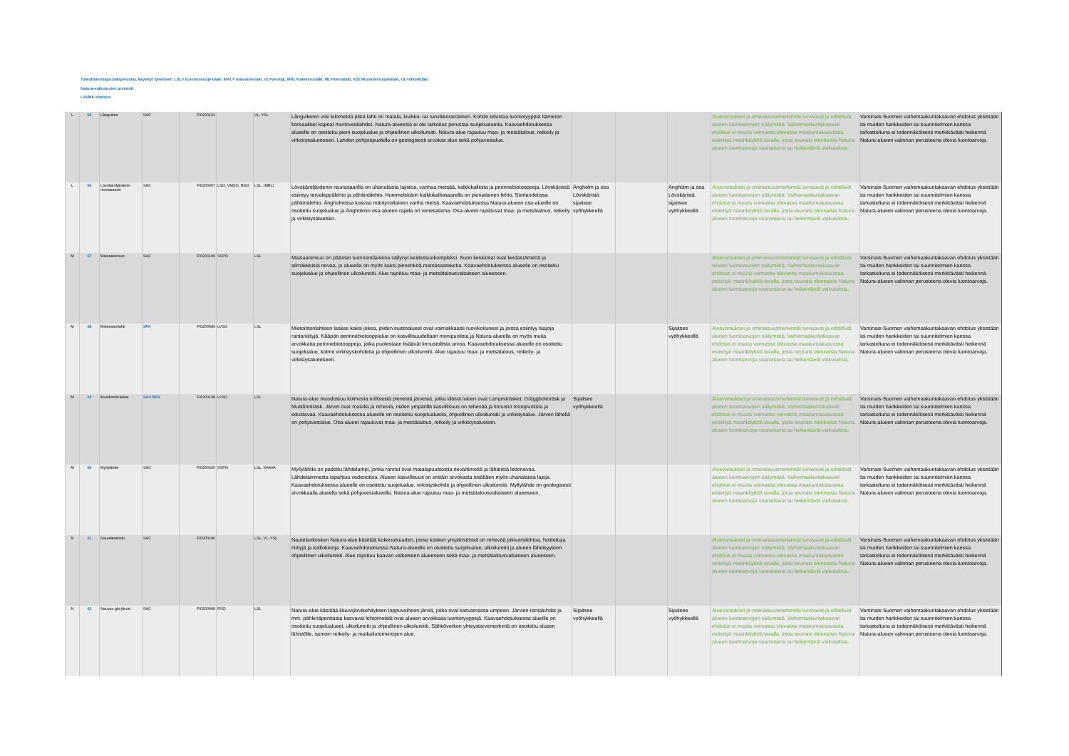Toteuttamistapa (lakiperusta), käytetyt lyhenteet: LSL= luonnonsuojelulaki, MAL= maa-aineslaki, VL=vesilaji, MRL=rakennuslaki, ML=metsälaki, KSL=koskiensuojelulaki, UL=ulkoilulaki
Natura-vaikutusten arviointi
LAVMK ehdotus
| L | 55 | Långviken | SAC | FI0200121 | | VL, YSL | Långvikenin viisi kilometriä pitkä lahti on matala, kivikko- tai ruovikkorantainen. Kohde edustaa luontotyyppiä Itämeren boreaaliset kapeat murtovesilahdet. Natura-alueesta ei ole tarkoitus perustaa suojelualuetta. Kaavaehdotuksessa alueelle on osoitettu pieni suojelualue ja ohjeellinen ulkoilureitti. Natura-alue rajautuu maa- ja metsätalous, retkeily ja virkistysalueeseen. Lahden pohjoispuolella on geologisesti arvokas alue sekä pohjavesialue. | | | | Aluevaraukset ja ominaisuusmerkinnät turvaavat ja edistävät alueen luontoarvojen säilymistä. Vaihemaakuntakaavan ehdotus ei muuta voimassa olevassa maakuntakaavassa esitettyä maankäyttöä tavalla, josta seuraisi olennaisia Natura-alueen luontoarvoja vaarantavia tai heikentäviä vaikutuksia. | Varsinais-Suomen vaihemaakuntakaavan ehdotus yksistään tai muiden hankkeiden tai suunnitelmien kanssa tarkasteltuna ei todennäköisesti merkittävästi heikennä Natura-alueen valinnan perusteena olevia luontoarvoja. |
| L | 56 | Lövskärsfjärdenin reunasaaret | SAC | FI0200067 | LSO, VMSO, RSO | LSL, (MRL) | Lövskärsfjärdenin reunasaarilla on uhanalaista lajistoa, vanhaa metsää, kalkkikallioita ja perinnebiotooppeja. Lövskärissä esiintyy tervaleppälehto ja pähkinälehto. Hummelskärin kalkkikalliosaarella on pienialainen lehto, Storlandetissa pähkinälehto. Ängholmissa kasvaa mäntyvaltainen vanha metsä. Kaavaehdotuksessa Natura-alueen osa-alueille on osoitettu suojelualue ja Ängholmin osa-alueen rajalla on venesatama. Osa-alueet rajoittuvat maa- ja metsätalous, retkeily ja virkistysalueisiin. | Ängholm ja osa Lövskäristä sijaitsee vyöhykkeellä | | Ängholm ja osa Lövskäristä sijaitsee vyöhykkeellä | Aluevaraukset ja ominaisuusmerkinnät turvaavat ja edistävät alueen luontoarvojen säilymistä. Vaihemaakuntakaavan ehdotus ei muuta voimassa olevassa maakuntakaavassa esitettyä maankäyttöä tavalla, josta seuraisi olennaisia Natura-alueen luontoarvoja vaarantavia tai heikentäviä vaikutuksia. | Varsinais-Suomen vaihemaakuntakaavan ehdotus yksistään tai muiden hankkeiden tai suunnitelmien kanssa tarkasteltuna ei todennäköisesti merkittävästi heikennä Natura-alueen valinnan perusteena olevia luontoarvoja. |
| M | 57 | Maisaarensuo | SAC | FI0200109 | SSPO | LSL | Maisaarensuo on pääosin luonnontilaisena säilynyt keidassuokompleksi. Suon keskiosat ovat keidasrämettä ja silmäkkeistä nevaa, ja alueella on myös kaksi pienehköä metsäsaareketta. Kaavaehdotuksessa alueelle on osoitettu suojelualue ja ohjeellinen ulkoilureitti. Alue rajoittuu maa- ja metsätalousvaltaiseen alueeseen. | | | | Aluevaraukset ja ominaisuusmerkinnät turvaavat ja edistävät alueen luontoarvojen säilymistä. Vaihemaakuntakaavan ehdotus ei muuta voimassa olevassa maakuntakaavassa esitettyä maankäyttöä tavalla, josta seuraisi olennaisia Natura-alueen luontoarvoja vaarantavia tai heikentäviä vaikutuksia. | Varsinais-Suomen vaihemaakuntakaavan ehdotus yksistään tai muiden hankkeiden tai suunnitelmien kanssa tarkasteltuna ei todennäköisesti merkittävästi heikennä Natura-alueen valinnan perusteena olevia luontoarvoja. |
| M | 58 | Mietoistenlahti | SPA | FI0200089 | LVSO | LSL | Mietoistenlahteen laskee kaksi jokea, joiden suistoalueet ovat voimakkaasti ruovikoituneet ja joissa esiintyy laajoja rantaniittyjä. Kääpän perinnebiotooppialue on kasvillisuudeltaan monipuolista ja Natura-alueella on myös muita arvokkaita perinnebiotooppeja, jotka puolestaan lisäävät linnustollista arvoa. Kaavaehdotuksessa alueelle on osoitettu suojelualue, kolme virkistyskohdetta ja ohjeellinen ulkoilureitti. Alue rajautuu maa- ja metsätalous, retkeily- ja virkistysalueeseen. | | | Sijaitsee vyöhykkeellä | Aluevaraukset ja ominaisuusmerkinnät turvaavat ja edistävät alueen luontoarvojen säilymistä. Vaihemaakuntakaavan ehdotus ei muuta voimassa olevassa maakuntakaavassa esitettyä maankäyttöä tavalla, josta seuraisi olennaisia Natura-alueen luontoarvoja vaarantavia tai heikentäviä vaikutuksia. | Varsinais-Suomen vaihemaakuntakaavan ehdotus yksistään tai muiden hankkeiden tai suunnitelmien kanssa tarkasteltuna ei todennäköisesti merkittävästi heikennä Natura-alueen valinnan perusteena olevia luontoarvoja. |
| M | 59 | Mustfinnöträsket | SAC/SPA | FI0200108 | LVSO | LSL | Natura-alue muodostuu kolmesta erillisestä pienestä järvestä, jotka idästä lukien ovat Lampisträsket, Gräggboleträsk ja Mustfinnträsk. Järvet ovat matalia ja reheviä, niiden ympärillä kasvillisuus on rehevää ja linnusto monipuolista ja edustavaa. Kaavaehdotuksessa alueelle on osoitettu suojelualueita, ohjeellinen ulkoilureitti ja virkistysalue. Järven lähellä on pohjavesialue. Osa-alueet rajautuvat maa- ja metsätalous, retkeily ja virkistysalueisiin. | Sijaitsee vyöhykkeellä | | | Aluevaraukset ja ominaisuusmerkinnät turvaavat ja edistävät alueen luontoarvojen säilymistä. Vaihemaakuntakaavan ehdotus ei muuta voimassa olevassa maakuntakaavassa esitettyä maankäyttöä tavalla, josta seuraisi olennaisia Natura-alueen luontoarvoja vaarantavia tai heikentäviä vaikutuksia. | Varsinais-Suomen vaihemaakuntakaavan ehdotus yksistään tai muiden hankkeiden tai suunnitelmien kanssa tarkasteltuna ei todennäköisesti merkittävästi heikennä Natura-alueen valinnan perusteena olevia luontoarvoja. |
| M | 60 | Myllylähde | SAC | FI0200020 | SSPO | LSL, KAAVA | Myllylähde on padottu lähdelampi, jonka rannat ovat matalapuustoista nevarämettä ja lähteistä lettonevaa. Lähdelammesta tapahtuu vedenottoa. Alueen kasvillisuus on erittäin arvokasta sisältäen myös uhanalaisia lajeja. Kaavaehdotuksessa alueelle on osoitettu suojelualue, virkistyskohde ja ohjeellinen ulkoilureitti. Myllylähde on geologisesti arvokkaalla alueella sekä pohjavesialueella. Natura-alue rajautuu maa- ja metsätalousvaltaiseen alueeseen. | | | | Aluevaraukset ja ominaisuusmerkinnät turvaavat ja edistävät alueen luontoarvojen säilymistä. Vaihemaakuntakaavan ehdotus ei muuta voimassa olevassa maakuntakaavassa esitettyä maankäyttöä tavalla, josta seuraisi olennaisia Natura-alueen luontoarvoja vaarantavia tai heikentäviä vaikutuksia. | Varsinais-Suomen vaihemaakuntakaavan ehdotus yksistään tai muiden hankkeiden tai suunnitelmien kanssa tarkasteltuna ei todennäköisesti merkittävästi heikennä Natura-alueen valinnan perusteena olevia luontoarvoja. |
| N | 61 | Nautelankoski | SAC | FI0200190 | | LSL, VL, YSL | Nautelankosken Natura-alue käsittää kokonaisuuden, jossa kosken ympäristössä on rehevää jokivarsilehtoa, hoidettuja niittyjä ja kallioketoja. Kaavaehdotuksessa Natura-alueelle on osoitettu suojelualue, ulkoilureitti ja alueen läheisyyteen ohjeellinen ulkoilureitti. Alue rajoittuu kaavan valkoiseen alueeseen sekä maa- ja metsätalousvaltaiseen alueeseen. | | | | Aluevaraukset ja ominaisuusmerkinnät turvaavat ja edistävät alueen luontoarvojen säilymistä. Vaihemaakuntakaavan ehdotus ei muuta voimassa olevassa maakuntakaavassa esitettyä maankäyttöä tavalla, josta seuraisi olennaisia Natura-alueen luontoarvoja vaarantavia tai heikentäviä vaikutuksia. | Varsinais-Suomen vaihemaakuntakaavan ehdotus yksistään tai muiden hankkeiden tai suunnitelmien kanssa tarkasteltuna ei todennäköisesti merkittävästi heikennä Natura-alueen valinnan perusteena olevia luontoarvoja. |
| N | 62 | Nauvon glo-järvet | SAC | FI0200068 | RSO | LSL | Natura-alue käsittää kluuvijärvikehityksen loppuvaiheen järviä, jotka ovat kasvamassa umpeen. Järvien rantaluhdat ja mm. pähkinäpensasta kasvavat lehtometsät ovat alueen arvokkaita luontotyyppejä. Kaavaehdotuksessa alueille on osoitettu suojelualueet, ulkoilureitti ja ohjeellinen ulkoilureitti. Sähköverkon yhteystarvemerkintä on osoitettu alueen lähistölle, samoin retkeily- ja matkailutoimintojen alue. | Sijaitsee vyöhykkeellä | | Sijaitsee vyöhykkeellä | Aluevaraukset ja ominaisuusmerkinnät turvaavat ja edistävät alueen luontoarvojen säilymistä. Vaihemaakuntakaavan ehdotus ei muuta voimassa olevassa maakuntakaavassa esitettyä maankäyttöä tavalla, josta seuraisi olennaisia Natura-alueen luontoarvoja vaarantavia tai heikentäviä vaikutuksia. | Varsinais-Suomen vaihemaakuntakaavan ehdotus yksistään tai muiden hankkeiden tai suunnitelmien kanssa tarkasteltuna ei todennäköisesti merkittävästi heikennä Natura-alueen valinnan perusteena olevia luontoarvoja. |